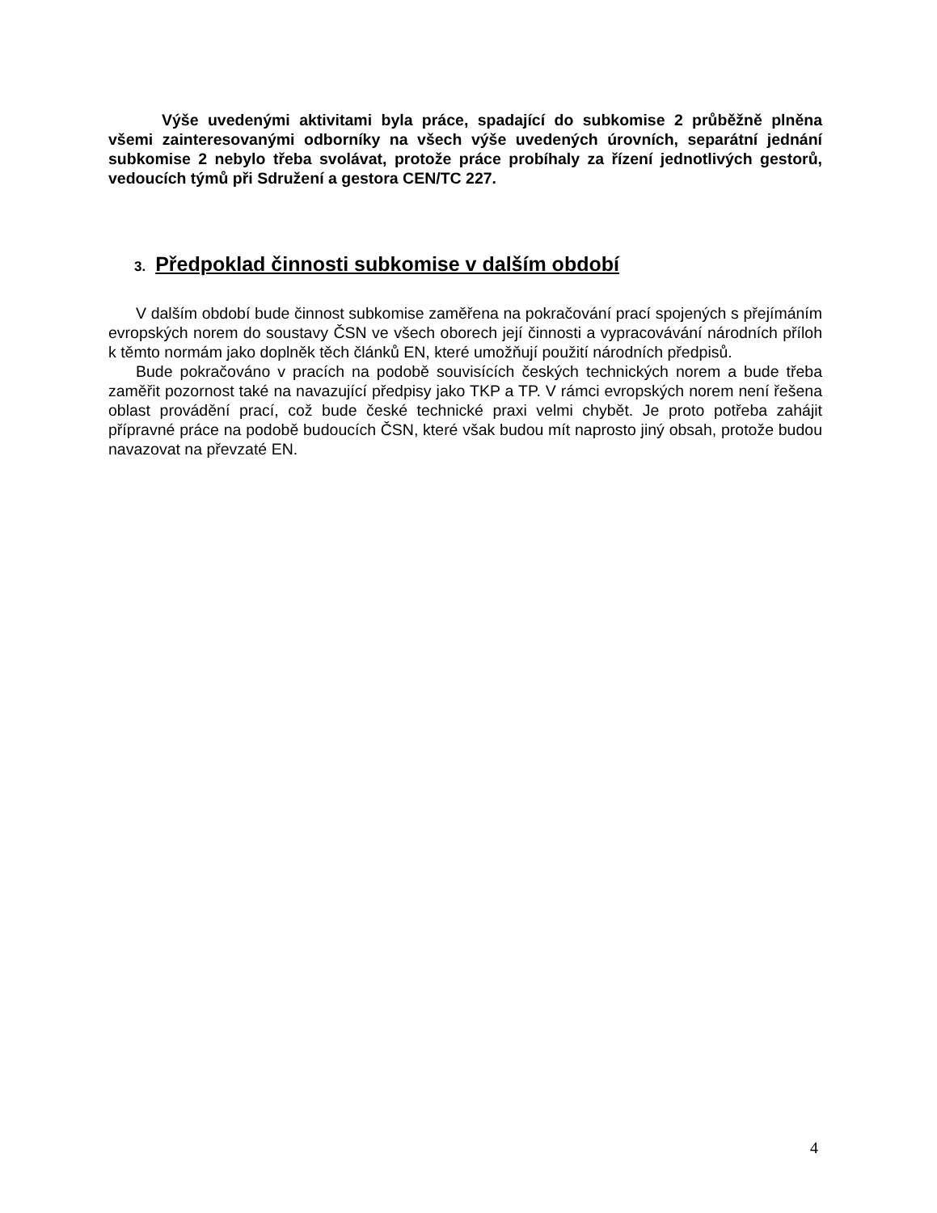Výše uvedenými aktivitami byla práce, spadající do subkomise 2 průběžně plněna všemi zainteresovanými odborníky na všech výše uvedených úrovních, separátní jednání subkomise 2 nebylo třeba svolávat, protože práce probíhaly za řízení jednotlivých gestorů, vedoucích týmů při Sdružení a gestora CEN/TC 227.
3. Předpoklad činnosti subkomise v dalším období
V dalším období bude činnost subkomise zaměřena na pokračování prací spojených s přejímáním evropských norem do soustavy ČSN ve všech oborech její činnosti a vypracovávání národních příloh k těmto normám jako doplněk těch článků EN, které umožňují použití národních předpisů.
Bude pokračováno v pracích na podobě souvisících českých technických norem a bude třeba zaměřit pozornost také na navazující předpisy jako TKP a TP. V rámci evropských norem není řešena oblast provádění prací, což bude české technické praxi velmi chybět. Je proto potřeba zahájit přípravné práce na podobě budoucích ČSN, které však budou mít naprosto jiný obsah, protože budou navazovat na převzaté EN.
4